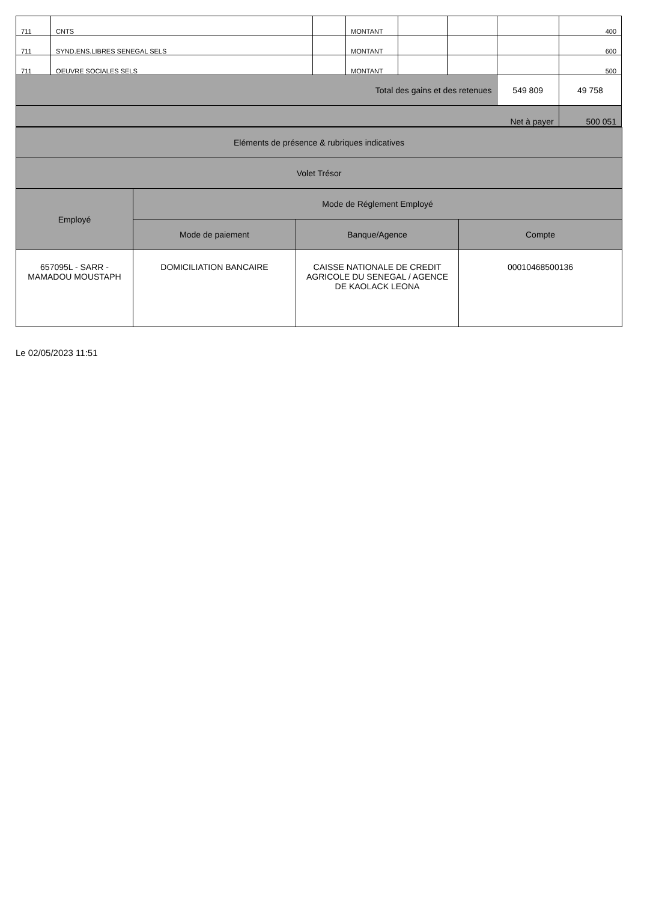| 711 | CNTS | | MONTANT | | | | 400 |
| 711 | SYND.ENS.LIBRES SENEGAL SELS | | MONTANT | | | | 600 |
| 711 | OEUVRE SOCIALES SELS | | MONTANT | | | | 500 |
| Total des gains et des retenues | | | | | | 549 809 | 49 758 |
| Net à payer | | | | | | | 500 051 |
| Eléments de présence & rubriques indicatives | | | |
| Volet Trésor | | | |
| Employé | Mode de Réglement Employé | | |
| | Mode de paiement | Banque/Agence | Compte |
| 657095L - SARR - MAMADOU MOUSTAPH | DOMICILIATION BANCAIRE | CAISSE NATIONALE DE CREDIT AGRICOLE DU SENEGAL / AGENCE DE KAOLACK LEONA | 00010468500136 |
Le 02/05/2023 11:51